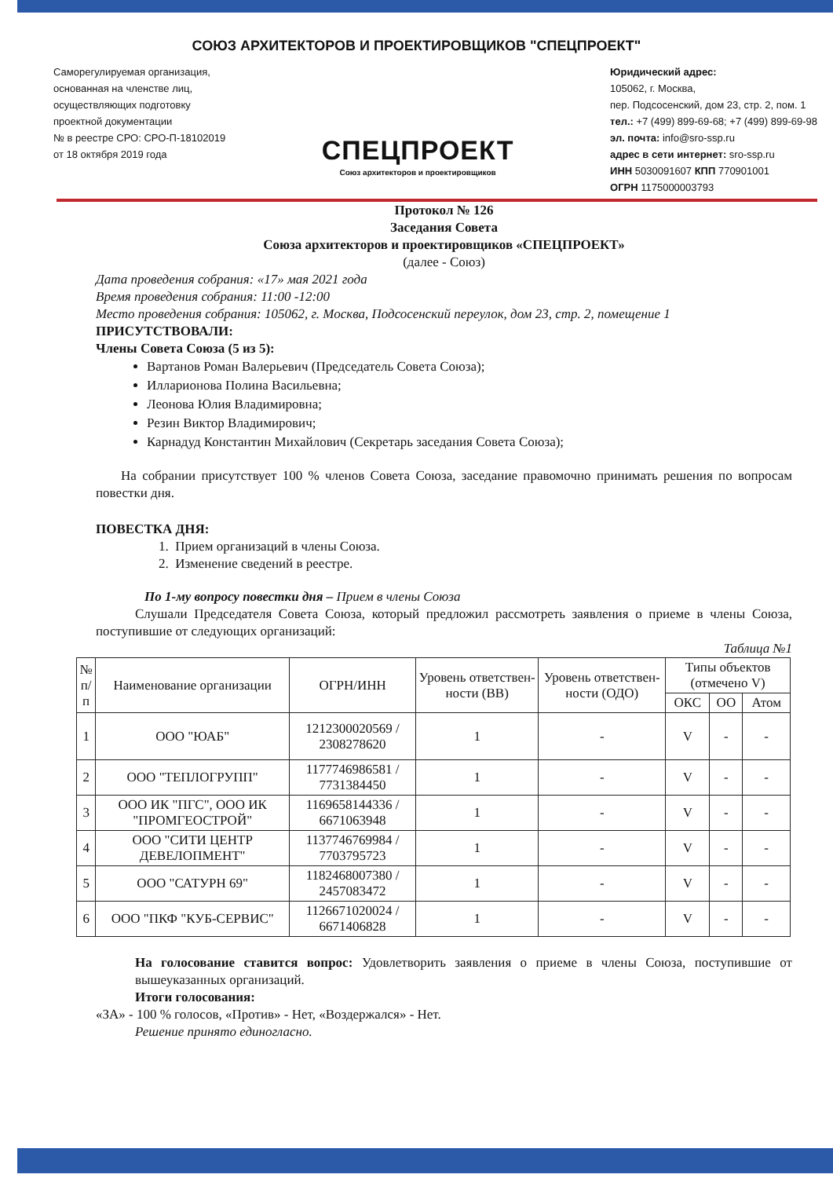СОЮЗ АРХИТЕКТОРОВ И ПРОЕКТИРОВЩИКОВ "СПЕЦПРОЕКТ"
Саморегулируемая организация,
основанная на членстве лиц,
осуществляющих подготовку
проектной документации
№ в реестре СРО: СРО-П-18102019
от 18 октября 2019 года
СПЕЦПРОЕКТ
Союз архитекторов и проектировщиков
Юридический адрес:
105062, г. Москва,
пер. Подсосенский, дом 23, стр. 2, пом. 1
тел.: +7 (499) 899-69-68; +7 (499) 899-69-98
эл. почта: info@sro-ssp.ru
адрес в сети интернет: sro-ssp.ru
ИНН 5030091607 КПП 770901001
ОГРН 1175000003793
Протокол № 126
Заседания Совета
Союза архитекторов и проектировщиков «СПЕЦПРОЕКТ»
(далее - Союз)
Дата проведения собрания: «17» мая 2021 года
Время проведения собрания: 11:00 -12:00
Место проведения собрания: 105062, г. Москва, Подсосенский переулок, дом 23, стр. 2, помещение 1
ПРИСУТСТВОВАЛИ:
Члены Совета Союза (5 из 5):
Вартанов Роман Валерьевич (Председатель Совета Союза);
Илларионова Полина Васильевна;
Леонова Юлия Владимировна;
Резин Виктор Владимирович;
Карнадуд Константин Михайлович (Секретарь заседания Совета Союза);
На собрании присутствует 100 % членов Совета Союза, заседание правомочно принимать решения по вопросам повестки дня.
ПОВЕСТКА ДНЯ:
1. Прием организаций в члены Союза.
2. Изменение сведений в реестре.
По 1-му вопросу повестки дня – Прием в члены Союза
Слушали Председателя Совета Союза, который предложил рассмотреть заявления о приеме в члены Союза, поступившие от следующих организаций:
Таблица №1
| № п/п | Наименование организации | ОГРН/ИНН | Уровень ответствен-ности (ВВ) | Уровень ответствен-ности (ОДО) | Типы объектов (отмечено V) | | |
| --- | --- | --- | --- | --- | --- | --- | --- |
| | | | | | ОКС | ОО | Атом |
| 1 | ООО "ЮАБ" | 1212300020569 / 2308278620 | 1 | - | V | - | - |
| 2 | ООО "ТЕПЛОГРУПП" | 1177746986581 / 7731384450 | 1 | - | V | - | - |
| 3 | ООО ИК "ПГС", ООО ИК "ПРОМГЕОСТРОЙ" | 1169658144336 / 6671063948 | 1 | - | V | - | - |
| 4 | ООО "СИТИ ЦЕНТР ДЕВЕЛОПМЕНТ" | 1137746769984 / 7703795723 | 1 | - | V | - | - |
| 5 | ООО "САТУРН 69" | 1182468007380 / 2457083472 | 1 | - | V | - | - |
| 6 | ООО "ПКФ "КУБ-СЕРВИС" | 1126671020024 / 6671406828 | 1 | - | V | - | - |
На голосование ставится вопрос: Удовлетворить заявления о приеме в члены Союза, поступившие от вышеуказанных организаций.
Итоги голосования:
«ЗА» - 100 % голосов, «Против» - Нет, «Воздержался» - Нет.
Решение принято единогласно.